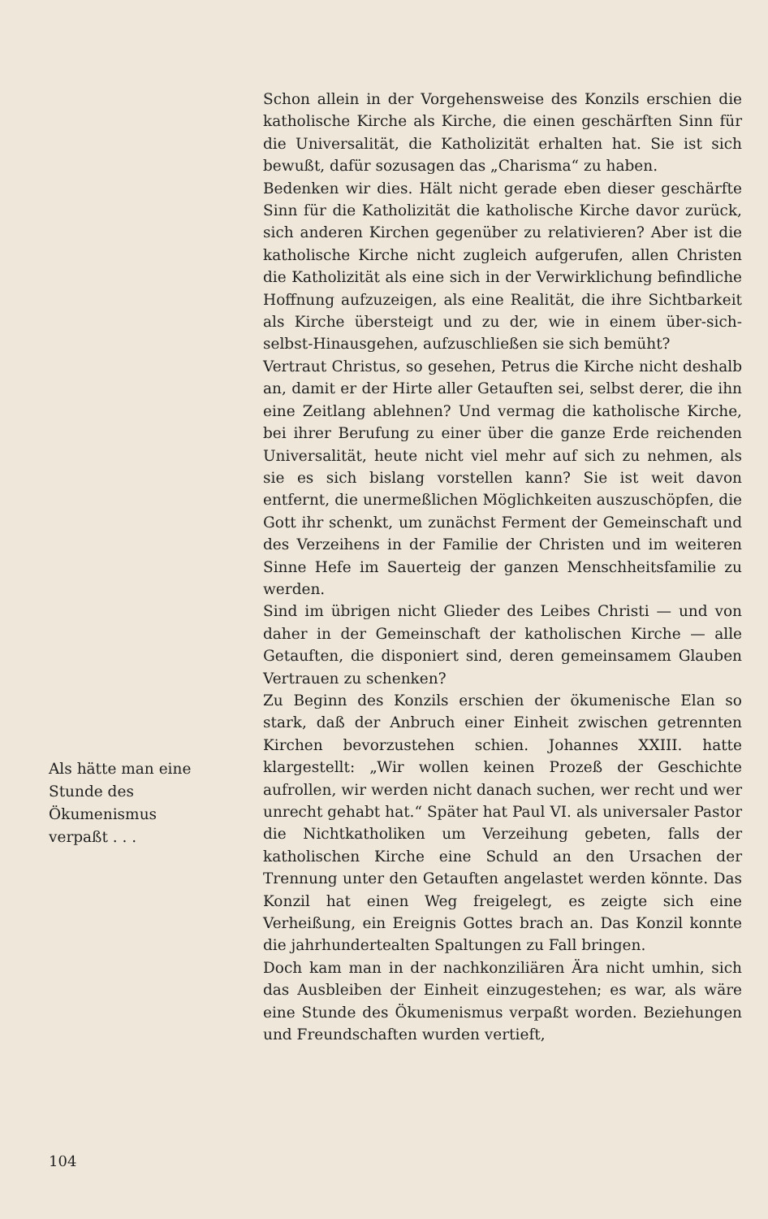Schon allein in der Vorgehensweise des Konzils erschien die katholische Kirche als Kirche, die einen geschärften Sinn für die Universalität, die Katholizität erhalten hat. Sie ist sich bewußt, dafür sozusagen das „Charisma“ zu haben.
Bedenken wir dies. Hält nicht gerade eben dieser geschärfte Sinn für die Katholizität die katholische Kirche davor zurück, sich anderen Kirchen gegenüber zu relativieren? Aber ist die katholische Kirche nicht zugleich aufgerufen, allen Christen die Katholizität als eine sich in der Verwirklichung befindliche Hoffnung aufzuzeigen, als eine Realität, die ihre Sichtbarkeit als Kirche übersteigt und zu der, wie in einem über-sich-selbst-Hinausgehen, aufzuschließen sie sich bemüht?
Vertraut Christus, so gesehen, Petrus die Kirche nicht deshalb an, damit er der Hirte aller Getauften sei, selbst derer, die ihn eine Zeitlang ablehnen? Und vermag die katholische Kirche, bei ihrer Berufung zu einer über die ganze Erde reichenden Universalität, heute nicht viel mehr auf sich zu nehmen, als sie es sich bislang vorstellen kann? Sie ist weit davon entfernt, die unermeßlichen Möglichkeiten auszuschöpfen, die Gott ihr schenkt, um zunächst Ferment der Gemeinschaft und des Verzeihens in der Familie der Christen und im weiteren Sinne Hefe im Sauerteig der ganzen Menschheitsfamilie zu werden.
Sind im übrigen nicht Glieder des Leibes Christi — und von daher in der Gemeinschaft der katholischen Kirche — alle Getauften, die disponiert sind, deren gemeinsamem Glauben Vertrauen zu schenken?
Zu Beginn des Konzils erschien der ökumenische Elan so stark, daß der Anbruch einer Einheit zwischen getrennten Kirchen bevorzustehen schien. Johannes XXIII. hatte klargestellt: „Wir wollen keinen Prozeß der Geschichte aufrollen, wir werden nicht danach suchen, wer recht und wer unrecht gehabt hat.“ Später hat Paul VI. als universaler Pastor die Nichtkatholiken um Verzeihung gebeten, falls der katholischen Kirche eine Schuld an den Ursachen der Trennung unter den Getauften angelastet werden könnte. Das Konzil hat einen Weg freigelegt, es zeigte sich eine Verheißung, ein Ereignis Gottes brach an. Das Konzil konnte die jahrhundertealten Spaltungen zu Fall bringen.
Doch kam man in der nachkonziliären Ära nicht umhin, sich das Ausbleiben der Einheit einzugestehen; es war, als wäre eine Stunde des Ökumenismus verpaßt worden. Beziehungen und Freundschaften wurden vertieft,
Als hätte man eine Stunde des Ökumenismus verpaßt . . .
104